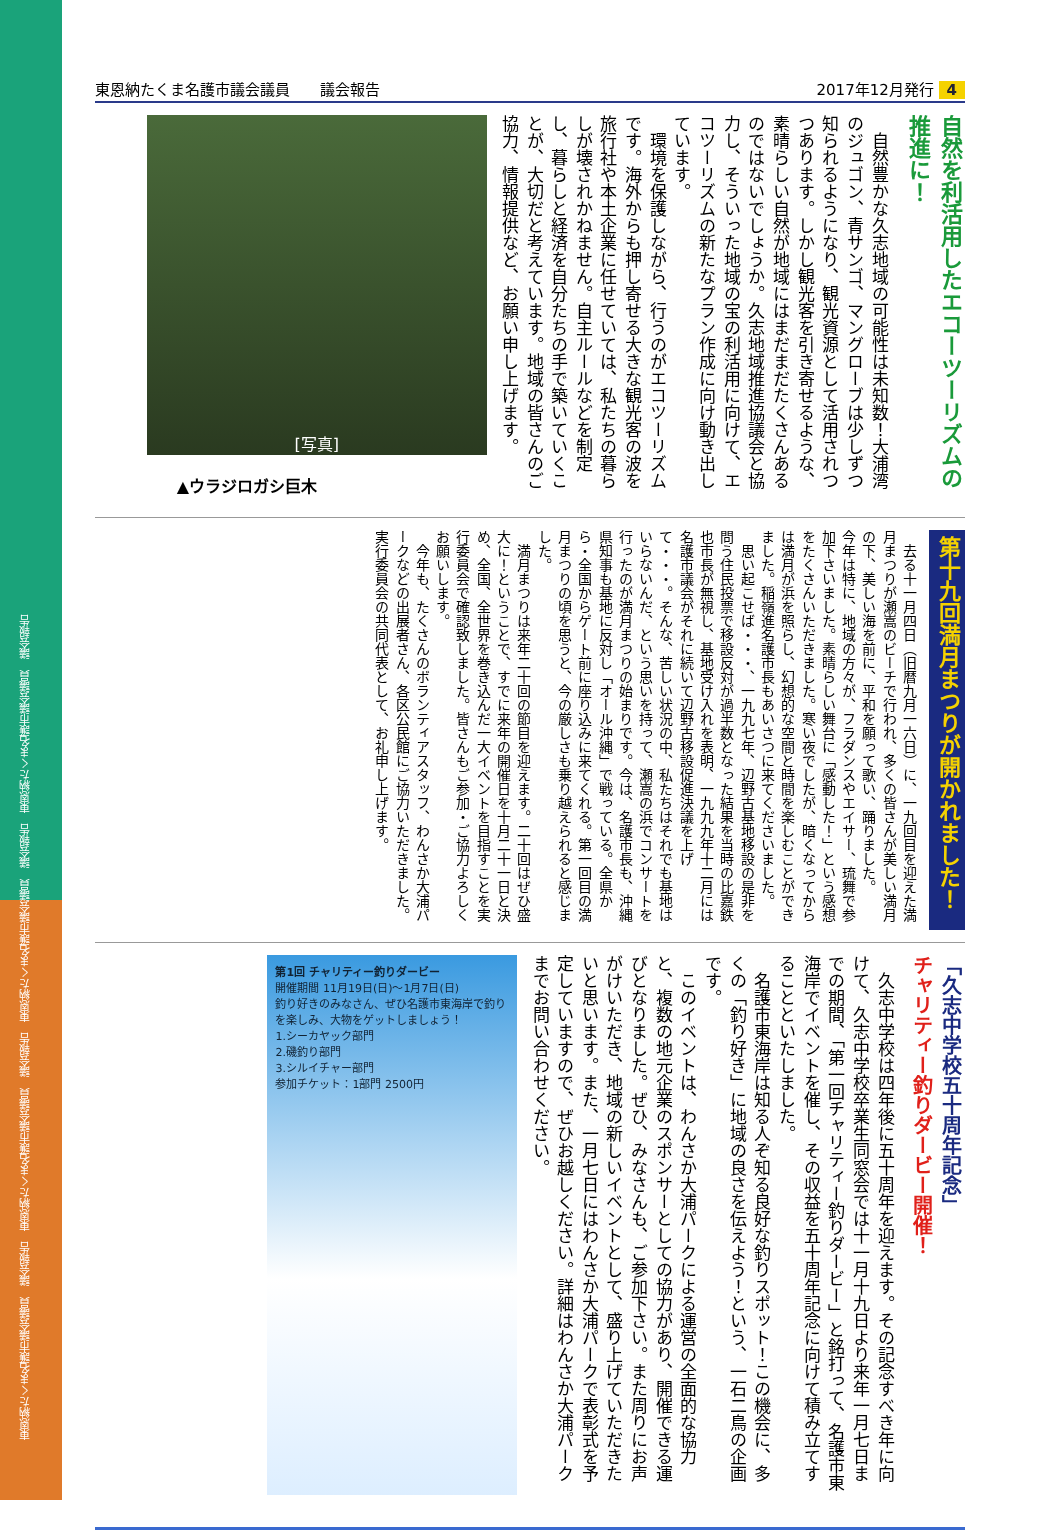東恩納たくま名護市議会議員　議会報告　東恩納たくま名護市議会議員　議会報告　東恩納たくま名護市議会議員　議会報告　東恩納たくま名護市議会議員　議会報告
東恩納たくま名護市議会議員　　議会報告 2017年12月発行 4
自然を利活用したエコーツーリズムの推進に！
　自然豊かな久志地域の可能性は未知数！大浦湾のジュゴン、青サンゴ、マングローブは少しずつ知られるようになり、観光資源として活用されつつあります。しかし観光客を引き寄せるような、素晴らしい自然が地域にはまだまだたくさんあるのではないでしょうか。久志地域推進協議会と協力し、そういった地域の宝の利活用に向けて、エコツーリズムの新たなプラン作成に向け動き出しています。
　環境を保護しながら、行うのがエコツーリズムです。海外からも押し寄せる大きな観光客の波を旅行社や本土企業に任せていては、私たちの暮らしが壊されかねません。自主ルールなどを制定し、暮らしと経済を自分たちの手で築いていくことが、大切だと考えています。地域の皆さんのご協力、情報提供など、お願い申し上げます。
[写真]
▲ウラジロガシ巨木
第十九回満月まつりが開かれました！
　去る十一月四日（旧暦九月一六日）に、一九回目を迎えた満月まつりが瀬嵩のビーチで行われ、多くの皆さんが美しい満月の下、美しい海を前に、平和を願って歌い、踊りました。
今年は特に、地域の方々が、フラダンスやエイサー、琉舞で参加下さいました。素晴らしい舞台に「感動した！」という感想をたくさんいただきました。寒い夜でしたが、暗くなってからは満月が浜を照らし、幻想的な空間と時間を楽しむことができました。稲嶺進名護市長もあいさつに来てくださいました。
　思い起こせば・・・、一九九七年、辺野古基地移設の是非を問う住民投票で移設反対が過半数となった結果を当時の比嘉鉄也市長が無視し、基地受け入れを表明、一九九九年十二月には名護市議会がそれに続いて辺野古移設促進決議を上げて・・・。そんな、苦しい状況の中、私たちはそれでも基地はいらないんだ、という思いを持って、瀬嵩の浜でコンサートを行ったのが満月まつりの始まりです。今は、名護市長も、沖縄県知事も基地に反対し「オール沖縄」で戦っている。全県から・全国からゲート前に座り込みに来てくれる。第一回目の満月まつりの頃を思うと、今の厳しさも乗り越えられると感じました。
　満月まつりは来年二十回の節目を迎えます。二十回はぜひ盛大に！ということで、すでに来年の開催日を十月二十一日と決め、全国、全世界を巻き込んだ一大イベントを目指すことを実行委員会で確認致しました。皆さんもご参加・ご協力よろしくお願いします。
　今年も、たくさんのボランティアスタッフ、わんさか大浦パークなどの出展者さん、各区公民館にご協力いただきました。実行委員会の共同代表として、お礼申し上げます。
「久志中学校五十周年記念」
チャリティー釣りダービー開催！
　久志中学校は四年後に五十周年を迎えます。その記念すべき年に向けて、久志中学校卒業生同窓会では十一月十九日より来年一月七日までの期間、「第一回チャリティー釣りダービー」と銘打って、名護市東海岸でイベントを催し、その収益を五十周年記念に向けて積み立てすることといたしました。
　名護市東海岸は知る人ぞ知る良好な釣りスポット！この機会に、多くの「釣り好き」に地域の良さを伝えよう！という、一石二鳥の企画です。
　このイベントは、わんさか大浦パークによる運営の全面的な協力と、複数の地元企業のスポンサーとしての協力があり、開催できる運びとなりました。ぜひ、みなさんも、ご参加下さい。また周りにお声がけいただき、地域の新しいイベントとして、盛り上げていただきたいと思います。また、一月七日にはわんさか大浦パークで表彰式を予定していますので、ぜひお越しください。詳細はわんさか大浦パークまでお問い合わせください。
第1回 チャリティー釣りダービー
開催期間 11月19日(日)〜1月7日(日)
釣り好きのみなさん、ぜひ名護市東海岸で釣りを楽しみ、大物をゲットしましょう！
1.シーカヤック部門
2.磯釣り部門
3.シルイチャー部門
参加チケット：1部門 2500円